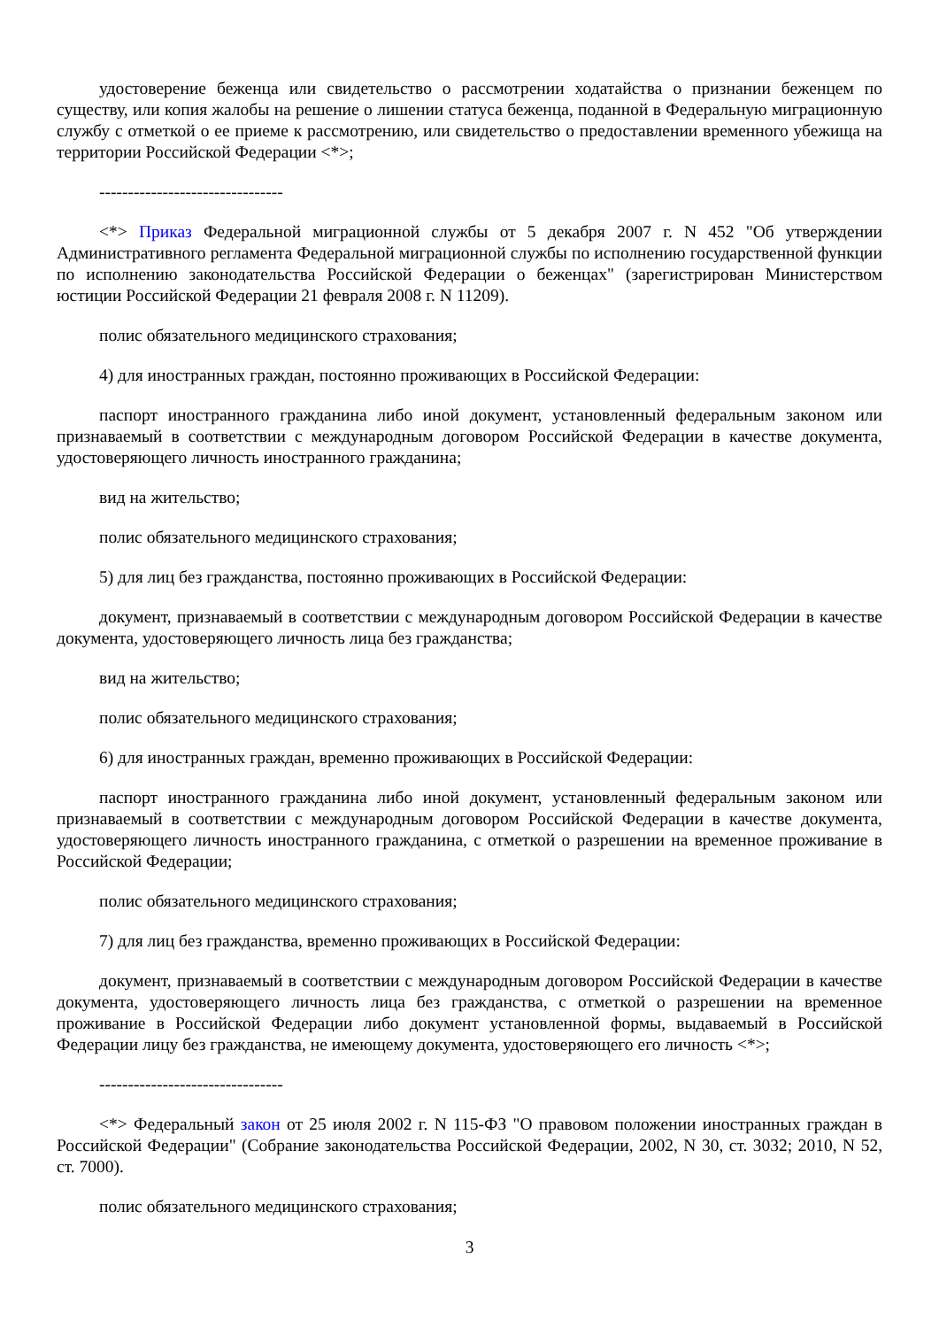удостоверение беженца или свидетельство о рассмотрении ходатайства о признании беженцем по существу, или копия жалобы на решение о лишении статуса беженца, поданной в Федеральную миграционную службу с отметкой о ее приеме к рассмотрению, или свидетельство о предоставлении временного убежища на территории Российской Федерации <*>;
--------------------------------
<*> Приказ Федеральной миграционной службы от 5 декабря 2007 г. N 452 "Об утверждении Административного регламента Федеральной миграционной службы по исполнению государственной функции по исполнению законодательства Российской Федерации о беженцах" (зарегистрирован Министерством юстиции Российской Федерации 21 февраля 2008 г. N 11209).
полис обязательного медицинского страхования;
4) для иностранных граждан, постоянно проживающих в Российской Федерации:
паспорт иностранного гражданина либо иной документ, установленный федеральным законом или признаваемый в соответствии с международным договором Российской Федерации в качестве документа, удостоверяющего личность иностранного гражданина;
вид на жительство;
полис обязательного медицинского страхования;
5) для лиц без гражданства, постоянно проживающих в Российской Федерации:
документ, признаваемый в соответствии с международным договором Российской Федерации в качестве документа, удостоверяющего личность лица без гражданства;
вид на жительство;
полис обязательного медицинского страхования;
6) для иностранных граждан, временно проживающих в Российской Федерации:
паспорт иностранного гражданина либо иной документ, установленный федеральным законом или признаваемый в соответствии с международным договором Российской Федерации в качестве документа, удостоверяющего личность иностранного гражданина, с отметкой о разрешении на временное проживание в Российской Федерации;
полис обязательного медицинского страхования;
7) для лиц без гражданства, временно проживающих в Российской Федерации:
документ, признаваемый в соответствии с международным договором Российской Федерации в качестве документа, удостоверяющего личность лица без гражданства, с отметкой о разрешении на временное проживание в Российской Федерации либо документ установленной формы, выдаваемый в Российской Федерации лицу без гражданства, не имеющему документа, удостоверяющего его личность <*>;
--------------------------------
<*> Федеральный закон от 25 июля 2002 г. N 115-ФЗ "О правовом положении иностранных граждан в Российской Федерации" (Собрание законодательства Российской Федерации, 2002, N 30, ст. 3032; 2010, N 52, ст. 7000).
полис обязательного медицинского страхования;
3